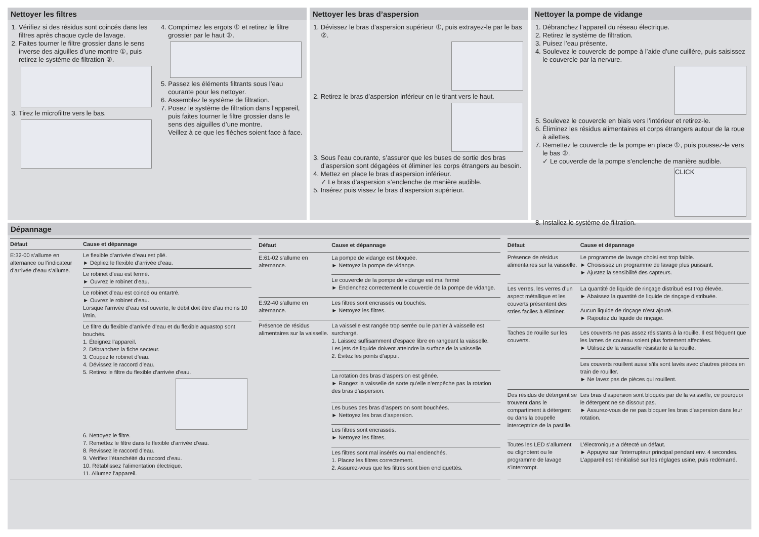Nettoyer les filtres
1. Vérifiez si des résidus sont coincés dans les filtres après chaque cycle de lavage.
2. Faites tourner le filtre grossier dans le sens inverse des aiguilles d’une montre ①, puis retirez le système de filtration ②.
3. Tirez le microfiltre vers le bas.
4. Comprimez les ergots ① et retirez le filtre grossier par le haut ②.
5. Passez les éléments filtrants sous l’eau courante pour les nettoyer.
6. Assemblez le système de filtration.
7. Posez le système de filtration dans l’appareil, puis faites tourner le filtre grossier dans le sens des aiguilles d’une montre.
Veillez à ce que les flèches soient face à face.
Nettoyer les bras d’aspersion
1. Dévissez le bras d’aspersion supérieur ①, puis extrayez-le par le bas ②.
2. Retirez le bras d’aspersion inférieur en le tirant vers le haut.
3. Sous l’eau courante, s’assurer que les buses de sortie des bras d’aspersion sont dégagées et éliminer les corps étrangers au besoin.
4. Mettez en place le bras d’aspersion inférieur.
✓ Le bras d’aspersion s’enclenche de manière audible.
5. Insérez puis vissez le bras d’aspersion supérieur.
Nettoyer la pompe de vidange
1. Débranchez l’appareil du réseau électrique.
2. Retirez le système de filtration.
3. Puisez l’eau présente.
4. Soulevez le couvercle de pompe à l’aide d’une cuillère, puis saisissez le couvercle par la nervure.
5. Soulevez le couvercle en biais vers l’intérieur et retirez-le.
6. Éliminez les résidus alimentaires et corps étrangers autour de la roue à ailettes.
7. Remettez le couvercle de la pompe en place ①, puis poussez-le vers le bas ②.
✓ Le couvercle de la pompe s’enclenche de manière audible.
CLICK
8. Installez le système de filtration.
Dépannage
| Défaut | Cause et dépannage |
| --- | --- |
| E:32-00 s’allume en alternance ou l’indicateur d’arrivée d’eau s’allume. | Le flexible d’arrivée d’eau est plié. ► Dépliez le flexible d’arrivée d’eau. |
| | Le robinet d’eau est fermé. ► Ouvrez le robinet d’eau. |
| | Le robinet d’eau est coincé ou entartré. ► Ouvrez le robinet d’eau. Lorsque l’arrivée d’eau est ouverte, le débit doit être d’au moins 10 l/min. |
| | Le filtre du flexible d’arrivée d’eau et du flexible aquastop sont bouchés. 1. Éteignez l’appareil. 2. Débranchez la fiche secteur. 3. Coupez le robinet d’eau. 4. Dévissez le raccord d’eau. 5. Retirez le filtre du flexible d’arrivée d’eau. 6. Nettoyez le filtre. 7. Remettez le filtre dans le flexible d’arrivée d’eau. 8. Revissez le raccord d’eau. 9. Vérifiez l’étanchéité du raccord d’eau. 10. Rétablissez l’alimentation électrique. 11. Allumez l’appareil. |
| Défaut | Cause et dépannage |
| --- | --- |
| E:61-02 s’allume en alternance. | La pompe de vidange est bloquée. ► Nettoyez la pompe de vidange. |
| | Le couvercle de la pompe de vidange est mal fermé ► Enclenchez correctement le couvercle de la pompe de vidange. |
| E:92-40 s’allume en alternance. | Les filtres sont encrassés ou bouchés. ► Nettoyez les filtres. |
| Présence de résidus alimentaires sur la vaisselle. | La vaisselle est rangée trop serrée ou le panier à vaisselle est surchargé. 1. Laissez suffisamment d’espace libre en rangeant la vaisselle. Les jets de liquide doivent atteindre la surface de la vaisselle. 2. Évitez les points d’appui. |
| | La rotation des bras d’aspersion est gênée. ► Rangez la vaisselle de sorte qu’elle n’empêche pas la rotation des bras d’aspersion. |
| | Les buses des bras d’aspersion sont bouchées. ► Nettoyez les bras d’aspersion. |
| | Les filtres sont encrassés. ► Nettoyez les filtres. |
| | Les filtres sont mal insérés ou mal enclenchés. 1. Placez les filtres correctement. 2. Assurez-vous que les filtres sont bien encliquettés. |
| Défaut | Cause et dépannage |
| --- | --- |
| Présence de résidus alimentaires sur la vaisselle. | Le programme de lavage choisi est trop faible. ► Choisissez un programme de lavage plus puissant. ► Ajustez la sensibilité des capteurs. |
| Les verres, les verres d’un aspect métallique et les couverts présentent des stries faciles à éliminer. | La quantité de liquide de rinçage distribué est trop élevée. ► Abaissez la quantité de liquide de rinçage distribuée. |
| | Aucun liquide de rinçage n’est ajouté. ► Rajoutez du liquide de rinçage. |
| Taches de rouille sur les couverts. | Les couverts ne pas assez résistants à la rouille. Il est fréquent que les lames de couteau soient plus fortement affectées. ► Utilisez de la vaisselle résistante à la rouille. |
| | Les couverts rouillent aussi s’ils sont lavés avec d’autres pièces en train de rouiller. ► Ne lavez pas de pièces qui rouillent. |
| Des résidus de détergent se trouvent dans le compartiment à détergent ou dans la coupelle interceptrice de la pastille. | Les bras d’aspersion sont bloqués par de la vaisselle, ce pourquoi le détergent ne se dissout pas. ► Assurez-vous de ne pas bloquer les bras d’aspersion dans leur rotation. |
| Toutes les LED s’allument ou clignotent ou le programme de lavage s’interrompt. | L’électronique a détecté un défaut. ► Appuyez sur l’interrupteur principal pendant env. 4 secondes. L’appareil est réinitialisé sur les réglages usine, puis redémarré. |